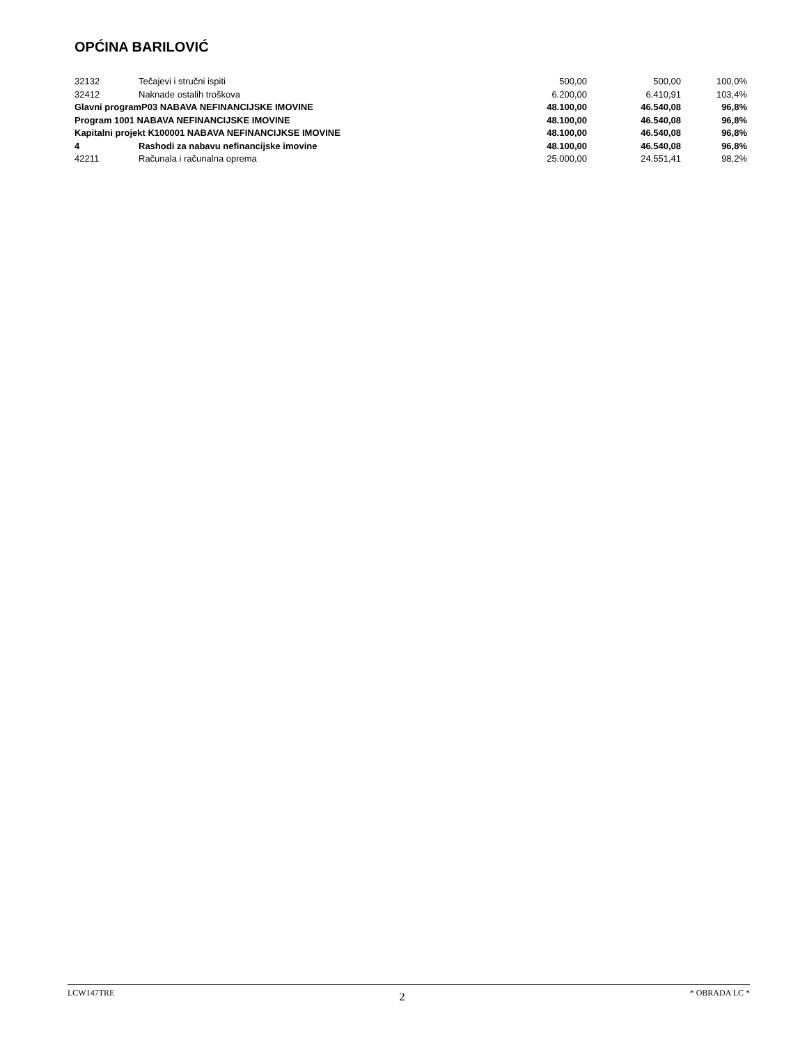OPĆINA BARILOVIĆ
| 32132 | Tečajevi i stručni ispiti | 500,00 | 500,00 | 100,0% |
| 32412 | Naknade ostalih troškova | 6.200,00 | 6.410,91 | 103,4% |
| Glavni programP03 NABAVA NEFINANCIJSKE IMOVINE | | 48.100,00 | 46.540,08 | 96,8% |
| Program 1001 NABAVA NEFINANCIJSKE IMOVINE | | 48.100,00 | 46.540,08 | 96,8% |
| Kapitalni projekt K100001 NABAVA NEFINANCIJKSE IMOVINE | | 48.100,00 | 46.540,08 | 96,8% |
| 4 | Rashodi za nabavu nefinancijske imovine | 48.100,00 | 46.540,08 | 96,8% |
| 42211 | Računala i računalna oprema | 25.000,00 | 24.551,41 | 98,2% |
LCW147TRE 2 * OBRADA LC *